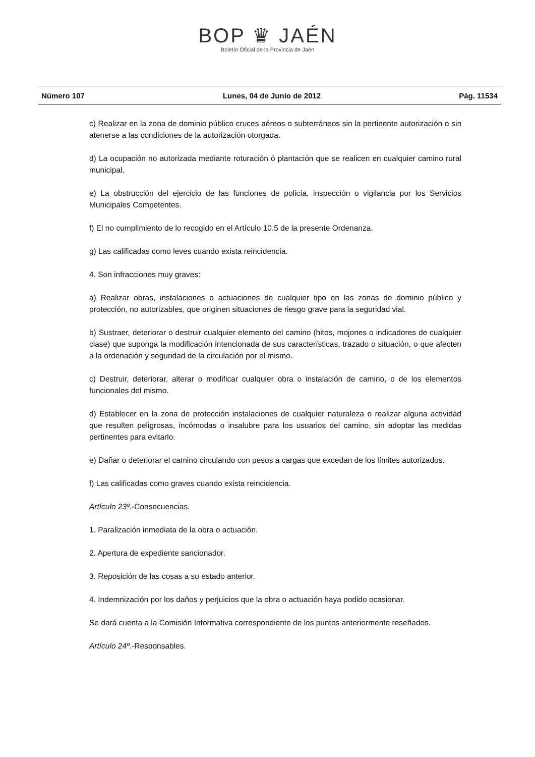BOP ♛ JAÉN
Boletín Oficial de la Provincia de Jaén
Número 107 Lunes, 04 de Junio de 2012 Pág. 11534
c) Realizar en la zona de dominio público cruces aéreos o subterráneos sin la pertinente autorización o sin atenerse a las condiciones de la autorización otorgada.
d) La ocupación no autorizada mediante roturación ó plantación que se realicen en cualquier camino rural municipal.
e) La obstrucción del ejercicio de las funciones de policía, inspección o vigilancia por los Servicios Municipales Competentes.
f) El no cumplimiento de lo recogido en el Artículo 10.5 de la presente Ordenanza.
g) Las calificadas como leves cuando exista reincidencia.
4. Son infracciones muy graves:
a) Realizar obras, instalaciones o actuaciones de cualquier tipo en las zonas de dominio público y protección, no autorizables, que originen situaciones de riesgo grave para la seguridad vial.
b) Sustraer, deteriorar o destruir cualquier elemento del camino (hitos, mojones o indicadores de cualquier clase) que suponga la modificación intencionada de sus características, trazado o situación, o que afecten a la ordenación y seguridad de la circulación por el mismo.
c) Destruir, deteriorar, alterar o modificar cualquier obra o instalación de camino, o de los elementos funcionales del mismo.
d) Establecer en la zona de protección instalaciones de cualquier naturaleza o realizar alguna actividad que resulten peligrosas, incómodas o insalubre para los usuarios del camino, sin adoptar las medidas pertinentes para evitarlo.
e) Dañar o deteriorar el camino circulando con pesos a cargas que excedan de los límites autorizados.
f) Las calificadas como graves cuando exista reincidencia.
Artículo 23º.-Consecuencias.
1. Paralización inmediata de la obra o actuación.
2. Apertura de expediente sancionador.
3. Reposición de las cosas a su estado anterior.
4. Indemnización por los daños y perjuicios que la obra o actuación haya podido ocasionar.
Se dará cuenta a la Comisión Informativa correspondiente de los puntos anteriormente reseñados.
Artículo 24º.-Responsables.